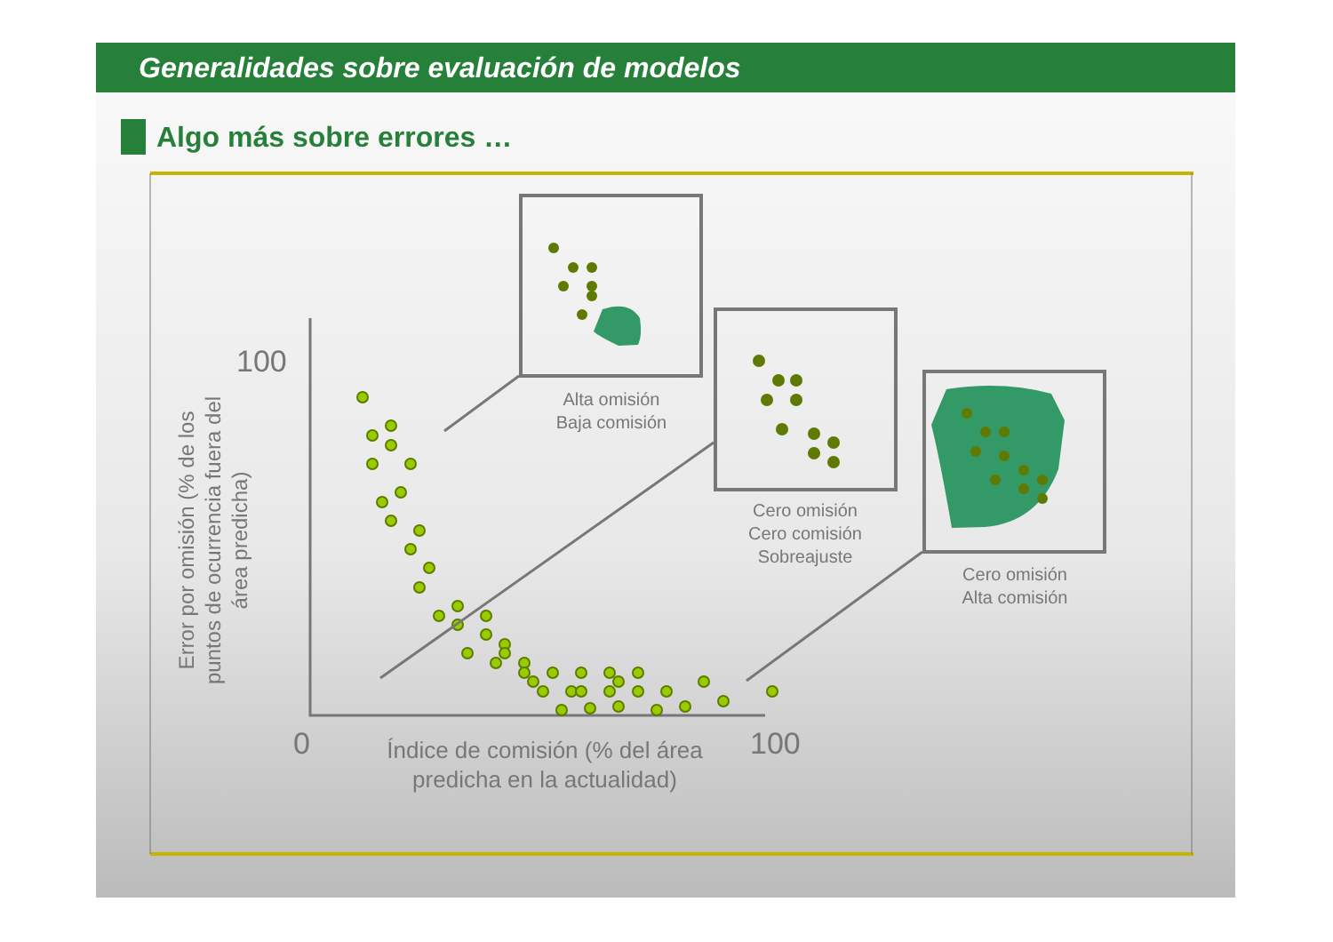Generalidades sobre evaluación de modelos
Algo más sobre errores …
100
0
100
Índice de comisión (% del área
predicha en la actualidad)
Error por omisión (% de los
puntos de ocurrencia fuera del
área predicha)
Alta omisión
Baja comisión
Cero omisión
Cero comisión
Sobreajuste
Cero omisión
Alta comisión